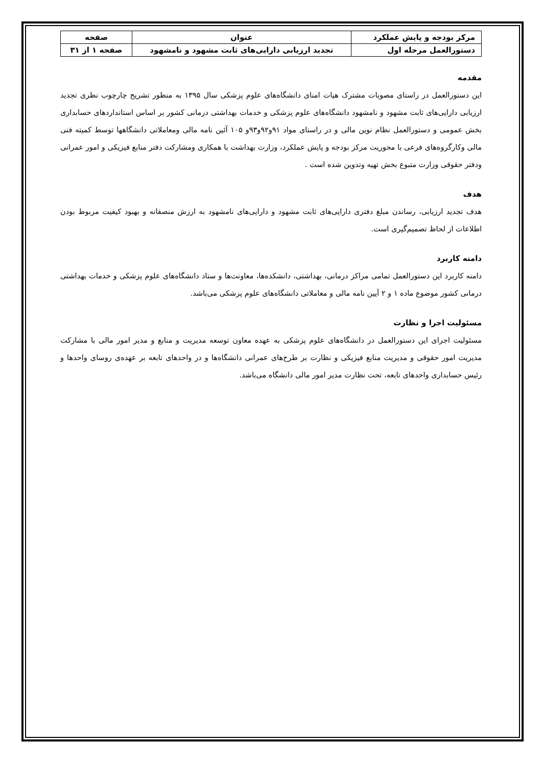| مرکز بودجه و پایش عملکرد | عنوان | صفحه |
| دستورالعمل مرحله اول | تجدید ارزیابی دارایی‌های ثابت مشهود و نامشهود | صفحه ۱ از ۳۱ |
مقدمه
این دستورالعمل در راستای مصوبات مشترک هیات امنای دانشگاه‌های علوم پزشکی سال ۱۳۹۵ به منظور تشریح چارچوب نظری تجدید ارزیابی دارایی‌های ثابت مشهود و نامشهود دانشگاه‌های علوم پزشکی و خدمات بهداشتی درمانی کشور بر اساس استانداردهای حسابداری بخش عمومی و دستورالعمل نظام نوین مالی و در راستای مواد ۹۱و۹۲و۹۳و ۱۰۵ آئین نامه مالی ومعاملاتی دانشگاهها توسط کمیته فنی مالی وکارگروه‌های فرعی با محوریت مرکز بودجه و پایش عملکرد، وزارت بهداشت با همکاری ومشارکت دفتر منابع فیزیکی و امور عمرانی ودفتر حقوقی وزارت متبوع بخش تهیه وتدوین شده است .
هدف
هدف تجدید ارزیابی، رساندن مبلغ دفتری دارایی‌های ثابت مشهود و دارایی‌های نامشهود به ارزش منصفانه و بهبود کیفیت مربوط بودن اطلاعات از لحاظ تصمیم‌گیری است.
دامنه کاربرد
دامنه کاربرد این دستورالعمل تمامی مراکز درمانی، بهداشتی، دانشکده‌ها، معاونت‌ها و ستاد دانشگاه‌های علوم پزشکی و خدمات بهداشتی درمانی کشور موضوع ماده ۱ و ۲ آیین نامه مالی و معاملاتی دانشگاه‌های علوم پزشکی می‌باشد.
مسئولیت اجرا و نظارت
مسئولیت اجرای این دستورالعمل در دانشگاه‌های علوم پزشکی به عهده معاون توسعه مدیریت و منابع و مدیر امور مالی با مشارکت مدیریت امور حقوقی و مدیریت منابع فیزیکی و نظارت بر طرح‌های عمرانی دانشگاه‌ها و در واحدهای تابعه بر عهده‌ی روسای واحدها و رئیس حسابداری واحدهای تابعه، تحت نظارت مدیر امور مالی دانشگاه می‌باشد.